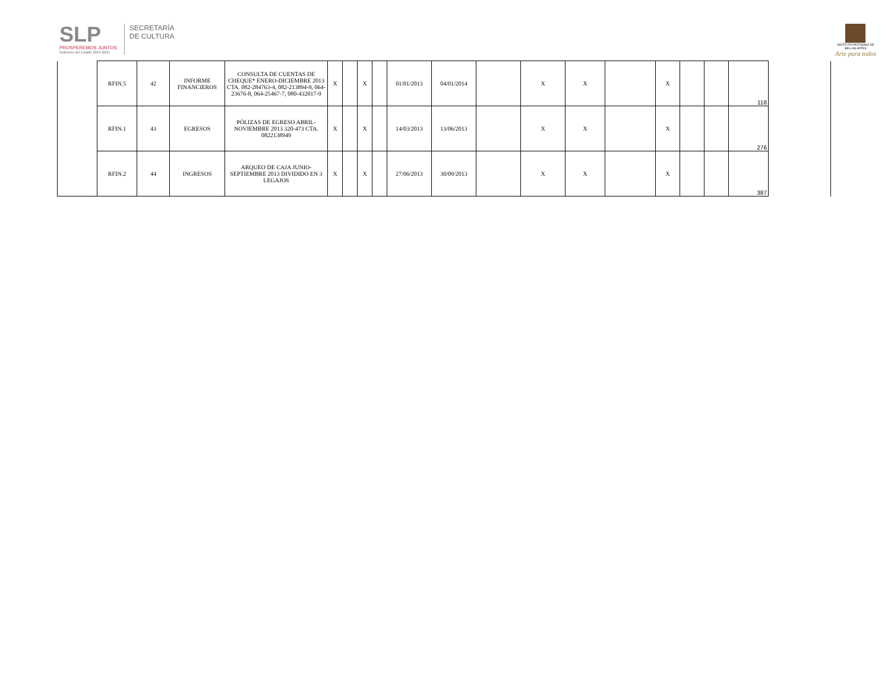SLP
PROSPEREMOS JUNTOS
Gobierno del Estado 2015-2021
SECRETARÍA
DE CULTURA
INSTITUTO POTOSINO DE
BELLAS ARTES
Arte para todos
| | RFIN.5 | 42 | INFORME FINANCIEROS | CONSULTA DE CUENTAS DE CHEQUE* ENERO-DICIEMBRE 2013 CTA. 082-284763-4, 082-213894-9, 064-23676-8, 064-25467-7, 080-432017-9 | X | | X | | 01/01/2013 | 04/01/2014 | | X | X | | X | | | 118 | |
| | RFIN.1 | 43 | EGRESOS | PÓLIZAS DE EGRESO ABRIL-NOVIEMBRE 2013 320-473 CTA. 0822138949 | X | | X | | 14/03/2013 | 13/06/2013 | | X | X | | X | | | 276 | |
| | RFIN.2 | 44 | INGRESOS | ARQUEO DE CAJA JUNIO-SEPTIEMBRE 2013 DIVIDIDO EN 3 LEGAJOS | X | | X | | 27/06/2013 | 30/09/2013 | | X | X | | X | | | 387 | |